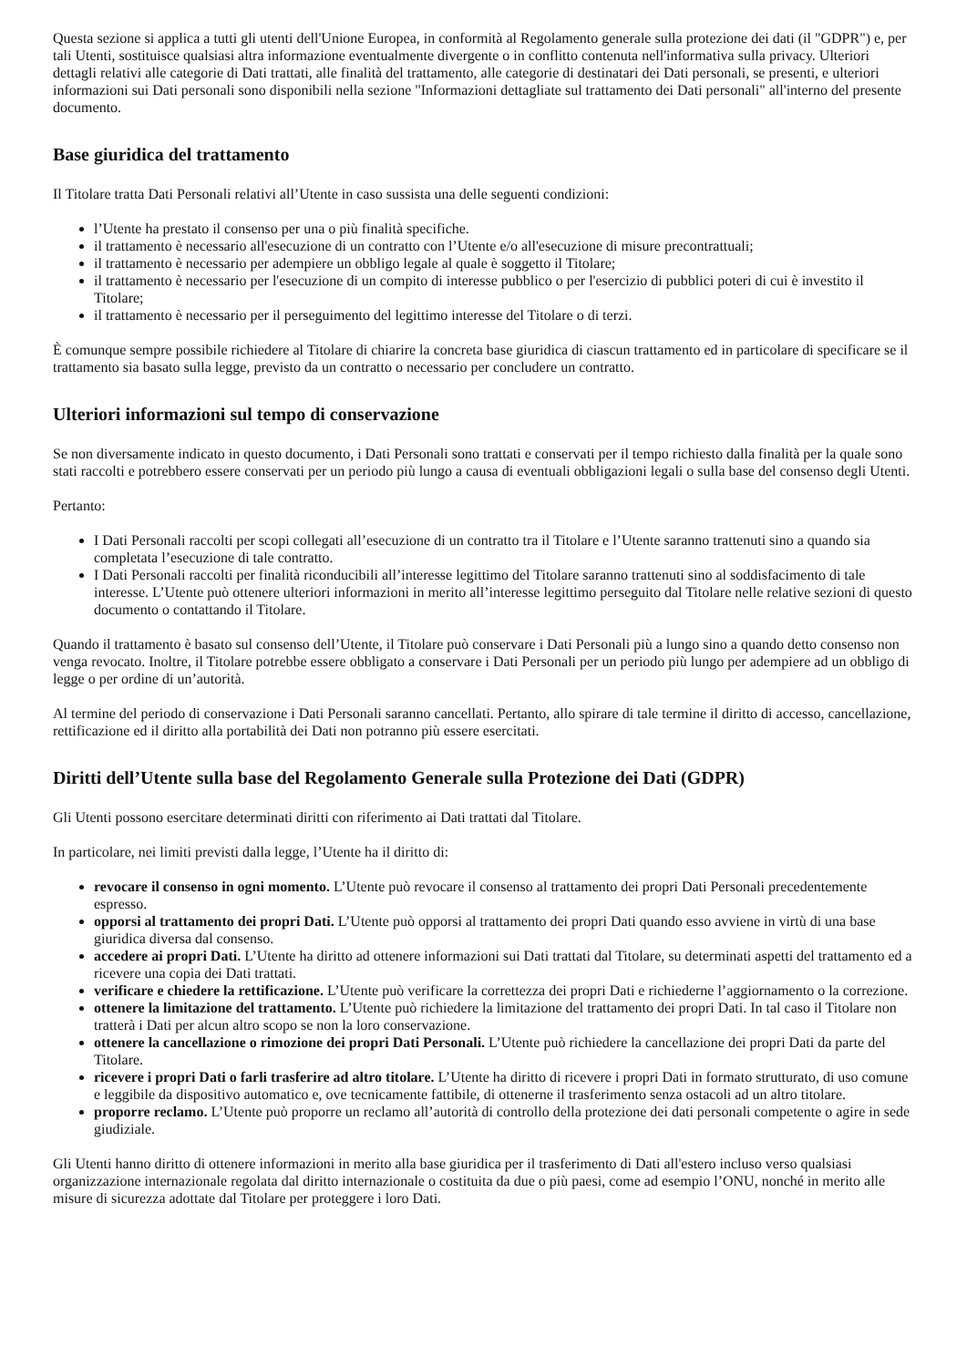Questa sezione si applica a tutti gli utenti dell'Unione Europea, in conformità al Regolamento generale sulla protezione dei dati (il "GDPR") e, per tali Utenti, sostituisce qualsiasi altra informazione eventualmente divergente o in conflitto contenuta nell'informativa sulla privacy. Ulteriori dettagli relativi alle categorie di Dati trattati, alle finalità del trattamento, alle categorie di destinatari dei Dati personali, se presenti, e ulteriori informazioni sui Dati personali sono disponibili nella sezione "Informazioni dettagliate sul trattamento dei Dati personali" all'interno del presente documento.
Base giuridica del trattamento
Il Titolare tratta Dati Personali relativi all’Utente in caso sussista una delle seguenti condizioni:
l’Utente ha prestato il consenso per una o più finalità specifiche.
il trattamento è necessario all'esecuzione di un contratto con l’Utente e/o all'esecuzione di misure precontrattuali;
il trattamento è necessario per adempiere un obbligo legale al quale è soggetto il Titolare;
il trattamento è necessario per l'esecuzione di un compito di interesse pubblico o per l'esercizio di pubblici poteri di cui è investito il Titolare;
il trattamento è necessario per il perseguimento del legittimo interesse del Titolare o di terzi.
È comunque sempre possibile richiedere al Titolare di chiarire la concreta base giuridica di ciascun trattamento ed in particolare di specificare se il trattamento sia basato sulla legge, previsto da un contratto o necessario per concludere un contratto.
Ulteriori informazioni sul tempo di conservazione
Se non diversamente indicato in questo documento, i Dati Personali sono trattati e conservati per il tempo richiesto dalla finalità per la quale sono stati raccolti e potrebbero essere conservati per un periodo più lungo a causa di eventuali obbligazioni legali o sulla base del consenso degli Utenti.
Pertanto:
I Dati Personali raccolti per scopi collegati all’esecuzione di un contratto tra il Titolare e l’Utente saranno trattenuti sino a quando sia completata l’esecuzione di tale contratto.
I Dati Personali raccolti per finalità riconducibili all’interesse legittimo del Titolare saranno trattenuti sino al soddisfacimento di tale interesse. L’Utente può ottenere ulteriori informazioni in merito all’interesse legittimo perseguito dal Titolare nelle relative sezioni di questo documento o contattando il Titolare.
Quando il trattamento è basato sul consenso dell’Utente, il Titolare può conservare i Dati Personali più a lungo sino a quando detto consenso non venga revocato. Inoltre, il Titolare potrebbe essere obbligato a conservare i Dati Personali per un periodo più lungo per adempiere ad un obbligo di legge o per ordine di un’autorità.
Al termine del periodo di conservazione i Dati Personali saranno cancellati. Pertanto, allo spirare di tale termine il diritto di accesso, cancellazione, rettificazione ed il diritto alla portabilità dei Dati non potranno più essere esercitati.
Diritti dell’Utente sulla base del Regolamento Generale sulla Protezione dei Dati (GDPR)
Gli Utenti possono esercitare determinati diritti con riferimento ai Dati trattati dal Titolare.
In particolare, nei limiti previsti dalla legge, l’Utente ha il diritto di:
revocare il consenso in ogni momento. L’Utente può revocare il consenso al trattamento dei propri Dati Personali precedentemente espresso.
opporsi al trattamento dei propri Dati. L’Utente può opporsi al trattamento dei propri Dati quando esso avviene in virtù di una base giuridica diversa dal consenso.
accedere ai propri Dati. L’Utente ha diritto ad ottenere informazioni sui Dati trattati dal Titolare, su determinati aspetti del trattamento ed a ricevere una copia dei Dati trattati.
verificare e chiedere la rettificazione. L’Utente può verificare la correttezza dei propri Dati e richiederne l’aggiornamento o la correzione.
ottenere la limitazione del trattamento. L’Utente può richiedere la limitazione del trattamento dei propri Dati. In tal caso il Titolare non tratterà i Dati per alcun altro scopo se non la loro conservazione.
ottenere la cancellazione o rimozione dei propri Dati Personali. L’Utente può richiedere la cancellazione dei propri Dati da parte del Titolare.
ricevere i propri Dati o farli trasferire ad altro titolare. L’Utente ha diritto di ricevere i propri Dati in formato strutturato, di uso comune e leggibile da dispositivo automatico e, ove tecnicamente fattibile, di ottenerne il trasferimento senza ostacoli ad un altro titolare.
proporre reclamo. L’Utente può proporre un reclamo all’autorità di controllo della protezione dei dati personali competente o agire in sede giudiziale.
Gli Utenti hanno diritto di ottenere informazioni in merito alla base giuridica per il trasferimento di Dati all'estero incluso verso qualsiasi organizzazione internazionale regolata dal diritto internazionale o costituita da due o più paesi, come ad esempio l’ONU, nonché in merito alle misure di sicurezza adottate dal Titolare per proteggere i loro Dati.